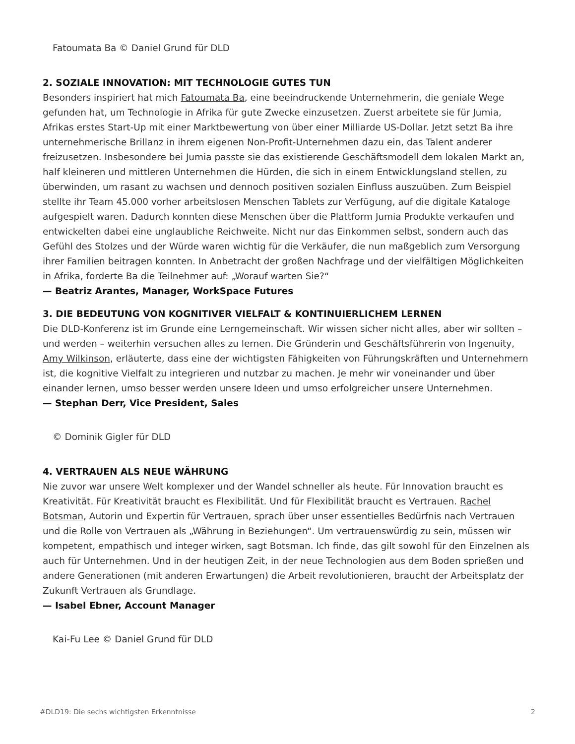Fatoumata Ba © Daniel Grund für DLD
2. SOZIALE INNOVATION: MIT TECHNOLOGIE GUTES TUN
Besonders inspiriert hat mich Fatoumata Ba, eine beeindruckende Unternehmerin, die geniale Wege gefunden hat, um Technologie in Afrika für gute Zwecke einzusetzen. Zuerst arbeitete sie für Jumia, Afrikas erstes Start-Up mit einer Marktbewertung von über einer Milliarde US-Dollar. Jetzt setzt Ba ihre unternehmerische Brillanz in ihrem eigenen Non-Profit-Unternehmen dazu ein, das Talent anderer freizusetzen. Insbesondere bei Jumia passte sie das existierende Geschäftsmodell dem lokalen Markt an, half kleineren und mittleren Unternehmen die Hürden, die sich in einem Entwicklungsland stellen, zu überwinden, um rasant zu wachsen und dennoch positiven sozialen Einfluss auszuüben. Zum Beispiel stellte ihr Team 45.000 vorher arbeitslosen Menschen Tablets zur Verfügung, auf die digitale Kataloge aufgespielt waren. Dadurch konnten diese Menschen über die Plattform Jumia Produkte verkaufen und entwickelten dabei eine unglaubliche Reichweite. Nicht nur das Einkommen selbst, sondern auch das Gefühl des Stolzes und der Würde waren wichtig für die Verkäufer, die nun maßgeblich zum Versorgung ihrer Familien beitragen konnten. In Anbetracht der großen Nachfrage und der vielfältigen Möglichkeiten in Afrika, forderte Ba die Teilnehmer auf: „Worauf warten Sie?“
— Beatriz Arantes, Manager, WorkSpace Futures
3. DIE BEDEUTUNG VON KOGNITIVER VIELFALT & KONTINUIERLICHEM LERNEN
Die DLD-Konferenz ist im Grunde eine Lerngemeinschaft. Wir wissen sicher nicht alles, aber wir sollten – und werden – weiterhin versuchen alles zu lernen. Die Gründerin und Geschäftsführerin von Ingenuity, Amy Wilkinson, erläuterte, dass eine der wichtigsten Fähigkeiten von Führungskräften und Unternehmern ist, die kognitive Vielfalt zu integrieren und nutzbar zu machen. Je mehr wir voneinander und über einander lernen, umso besser werden unsere Ideen und umso erfolgreicher unsere Unternehmen.
— Stephan Derr, Vice President, Sales
© Dominik Gigler für DLD
4. VERTRAUEN ALS NEUE WÄHRUNG
Nie zuvor war unsere Welt komplexer und der Wandel schneller als heute. Für Innovation braucht es Kreativität. Für Kreativität braucht es Flexibilität. Und für Flexibilität braucht es Vertrauen. Rachel Botsman, Autorin und Expertin für Vertrauen, sprach über unser essentielles Bedürfnis nach Vertrauen und die Rolle von Vertrauen als „Währung in Beziehungen“. Um vertrauenswürdig zu sein, müssen wir kompetent, empathisch und integer wirken, sagt Botsman. Ich finde, das gilt sowohl für den Einzelnen als auch für Unternehmen. Und in der heutigen Zeit, in der neue Technologien aus dem Boden sprießen und andere Generationen (mit anderen Erwartungen) die Arbeit revolutionieren, braucht der Arbeitsplatz der Zukunft Vertrauen als Grundlage.
— Isabel Ebner, Account Manager
Kai-Fu Lee © Daniel Grund für DLD
#DLD19: Die sechs wichtigsten Erkenntnisse 2